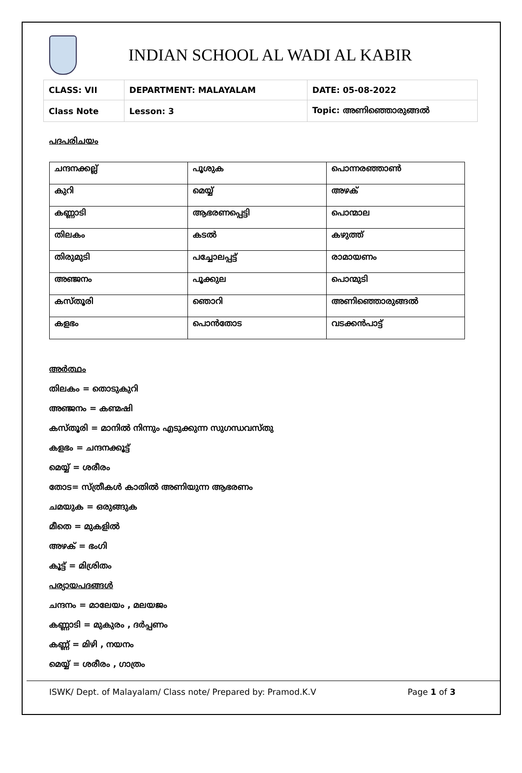INDIAN SCHOOL AL WADI AL KABIR
| CLASS: VII | DEPARTMENT: MALAYALAM | DATE: 05-08-2022 |
| Class Note | Lesson: 3 | Topic: അണിഞ്ഞൊരുങ്ങൽ |
പദപരിചയം
| ചന്ദനക്കല്ല് | പൂശുക | പൊന്നരഞ്ഞാൺ |
| കുറി | മെയ്യ് | അഴക് |
| കണ്ണാടി | ആഭരണപ്പെട്ടി | പൊന്മാല |
| തിലകം | കടൽ | കഴുത്ത് |
| തിരുമുടി | പച്ചോലപ്പട്ട് | രാമായണം |
| അഞ്ജനം | പൂക്കുല | പൊന്മുടി |
| കസ്തൂരി | ഞൊറി | അണിഞ്ഞൊരുങ്ങൽ |
| കളഭം | പൊൻതോട | വടക്കൻപാട്ട് |
അർത്ഥം
തിലകം = തൊടുകുറി
അഞ്ജനം = കണ്മഷി
കസ്തൂരി = മാനിൽ നിന്നും എടുക്കുന്ന സുഗന്ധവസ്തു
കളഭം = ചന്ദനക്കൂട്ട്
മെയ്യ് = ശരീരം
തോട= സ്ത്രീകൾ കാതിൽ അണിയുന്ന ആഭരണം
ചമയുക = ഒരുങ്ങുക
മീതെ = മുകളിൽ
അഴക് = ഭംഗി
കൂട്ട് = മിശ്രിതം
പര്യായപദങ്ങൾ
ചന്ദനം = മാലേയം , മലയജം
കണ്ണാടി = മുകുരം , ദർപ്പണം
കണ്ണ് = മിഴി , നയനം
മെയ്യ് = ശരീരം , ഗാത്രം
ISWK/ Dept. of Malayalam/ Class note/ Prepared by: Pramod.K.V Page 1 of 3